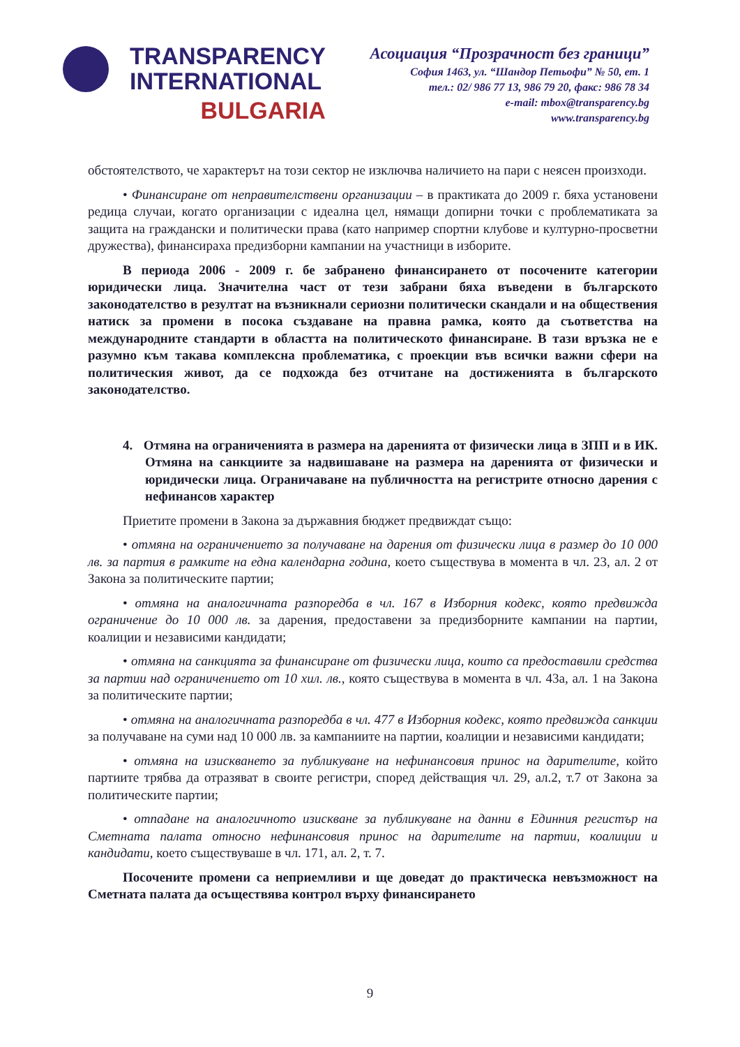TRANSPARENCY
INTERNATIONAL
BULGARIA
Асоциация “Прозрачност без граници”
София 1463, ул. “Шандор Петьофи” № 50, ет. 1
тел.: 02/ 986 77 13, 986 79 20, факс: 986 78 34
e-mail: mbox@transparency.bg
www.transparency.bg
обстоятелството, че характерът на този сектор не изключва наличието на пари с неясен произходи.
• Финансиране от неправителствени организации – в практиката до 2009 г. бяха установени редица случаи, когато организации с идеална цел, нямащи допирни точки с проблематиката за защита на граждански и политически права (като например спортни клубове и културно-просветни дружества), финансираха предизборни кампании на участници в изборите.
В периода 2006 - 2009 г. бе забранено финансирането от посочените категории юридически лица. Значителна част от тези забрани бяха въведени в българското законодателство в резултат на възникнали сериозни политически скандали и на обществения натиск за промени в посока създаване на правна рамка, която да съответства на международните стандарти в областта на политическото финансиране. В тази връзка не е разумно към такава комплексна проблематика, с проекции във всички важни сфери на политическия живот, да се подхожда без отчитане на достиженията в българското законодателство.
4. Отмяна на ограниченията в размера на даренията от физически лица в ЗПП и в ИК. Отмяна на санкциите за надвишаване на размера на даренията от физически и юридически лица. Ограничаване на публичността на регистрите относно дарения с нефинансов характер
Приетите промени в Закона за държавния бюджет предвиждат също:
• отмяна на ограничението за получаване на дарения от физически лица в размер до 10 000 лв. за партия в рамките на една календарна година, което съществува в момента в чл. 23, ал. 2 от Закона за политическите партии;
• отмяна на аналогичната разпоредба в чл. 167 в Изборния кодекс, която предвижда ограничение до 10 000 лв. за дарения, предоставени за предизборните кампании на партии, коалиции и независими кандидати;
• отмяна на санкцията за финансиране от физически лица, които са предоставили средства за партии над ограничението от 10 хил. лв., която съществува в момента в чл. 43а, ал. 1 на Закона за политическите партии;
• отмяна на аналогичната разпоредба в чл. 477 в Изборния кодекс, която предвижда санкции за получаване на суми над 10 000 лв. за кампаниите на партии, коалиции и независими кандидати;
• отмяна на изискването за публикуване на нефинансовия принос на дарителите, който партиите трябва да отразяват в своите регистри, според действащия чл. 29, ал.2, т.7 от Закона за политическите партии;
• отпадане на аналогичното изискване за публикуване на данни в Единния регистър на Сметната палата относно нефинансовия принос на дарителите на партии, коалиции и кандидати, което съществуваше в чл. 171, ал. 2, т. 7.
Посочените промени са неприемливи и ще доведат до практическа невъзможност на Сметната палата да осъществява контрол върху финансирането
9